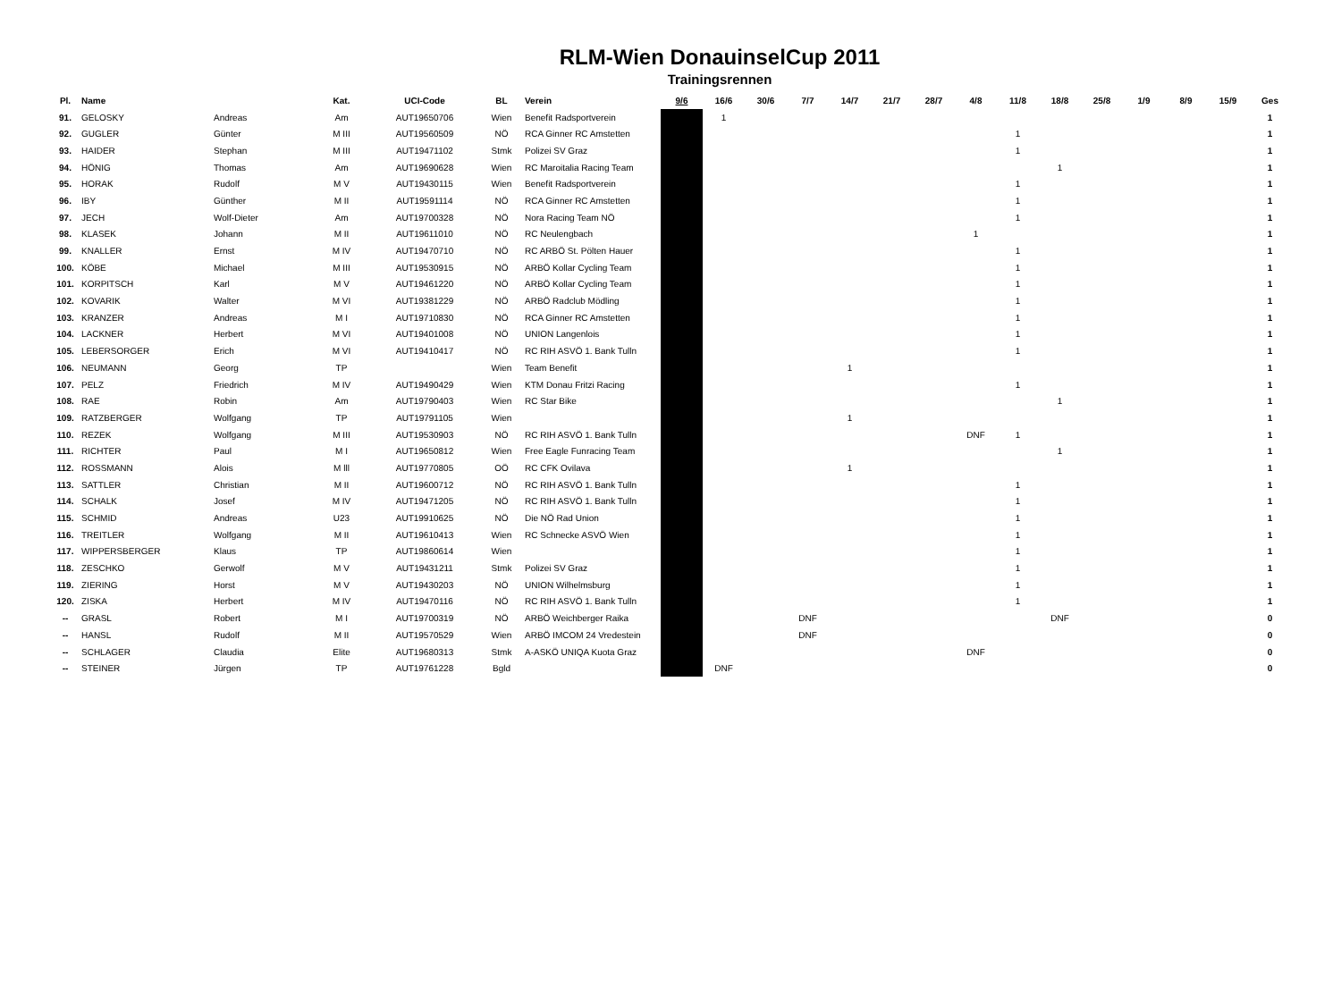RLM-Wien DonauinselCup 2011
Trainingsrennen
| Pl. | Name | | Kat. | UCI-Code | BL | Verein | 9/6 | 16/6 | 30/6 | 7/7 | 14/7 | 21/7 | 28/7 | 4/8 | 11/8 | 18/8 | 25/8 | 1/9 | 8/9 | 15/9 | Ges |
| --- | --- | --- | --- | --- | --- | --- | --- | --- | --- | --- | --- | --- | --- | --- | --- | --- | --- | --- | --- | --- | --- |
| 91. | GELOSKY | Andreas | Am | AUT19650706 | Wien | Benefit Radsportverein | | 1 | | | | | | | | | | | | | 1 |
| 92. | GUGLER | Günter | M III | AUT19560509 | NÖ | RCA Ginner RC Amstetten | | | | | | | | | 1 | | | | | | 1 |
| 93. | HAIDER | Stephan | M III | AUT19471102 | Stmk | Polizei SV Graz | | | | | | | | | 1 | | | | | | 1 |
| 94. | HÖNIG | Thomas | Am | AUT19690628 | Wien | RC Maroitalia Racing Team | | | | | | | | | | 1 | | | | | 1 |
| 95. | HORAK | Rudolf | M V | AUT19430115 | Wien | Benefit Radsportverein | | | | | | | | | 1 | | | | | | 1 |
| 96. | IBY | Günther | M II | AUT19591114 | NÖ | RCA Ginner RC Amstetten | | | | | | | | | 1 | | | | | | 1 |
| 97. | JECH | Wolf-Dieter | Am | AUT19700328 | NÖ | Nora Racing Team NÖ | | | | | | | | | 1 | | | | | | 1 |
| 98. | KLASEK | Johann | M II | AUT19611010 | NÖ | RC Neulengbach | | | | | | | | 1 | | | | | | | 1 |
| 99. | KNALLER | Ernst | M IV | AUT19470710 | NÖ | RC ARBÖ St. Pölten Hauer | | | | | | | | | 1 | | | | | | 1 |
| 100. | KÖBE | Michael | M III | AUT19530915 | NÖ | ARBÖ Kollar Cycling Team | | | | | | | | | 1 | | | | | | 1 |
| 101. | KORPITSCH | Karl | M V | AUT19461220 | NÖ | ARBÖ Kollar Cycling Team | | | | | | | | | 1 | | | | | | 1 |
| 102. | KOVARIK | Walter | M VI | AUT19381229 | NÖ | ARBÖ Radclub Mödling | | | | | | | | | 1 | | | | | | 1 |
| 103. | KRANZER | Andreas | M I | AUT19710830 | NÖ | RCA Ginner RC Amstetten | | | | | | | | | 1 | | | | | | 1 |
| 104. | LACKNER | Herbert | M VI | AUT19401008 | NÖ | UNION Langenlois | | | | | | | | | 1 | | | | | | 1 |
| 105. | LEBERSORGER | Erich | M VI | AUT19410417 | NÖ | RC RIH ASVÖ 1. Bank Tulln | | | | | | | | | 1 | | | | | | 1 |
| 106. | NEUMANN | Georg | TP | | Wien | Team Benefit | | | | | 1 | | | | | | | | | | 1 |
| 107. | PELZ | Friedrich | M IV | AUT19490429 | Wien | KTM Donau Fritzi Racing | | | | | | | | | 1 | | | | | | 1 |
| 108. | RAE | Robin | Am | AUT19790403 | Wien | RC Star Bike | | | | | | | | | | 1 | | | | | 1 |
| 109. | RATZBERGER | Wolfgang | TP | AUT19791105 | Wien | | | | | | 1 | | | | | | | | | | 1 |
| 110. | REZEK | Wolfgang | M III | AUT19530903 | NÖ | RC RIH ASVÖ 1. Bank Tulln | | | | | | | | DNF | 1 | | | | | | 1 |
| 111. | RICHTER | Paul | M I | AUT19650812 | Wien | Free Eagle Funracing Team | | | | | | | | | | 1 | | | | | 1 |
| 112. | ROSSMANN | Alois | M lll | AUT19770805 | OÖ | RC CFK Ovilava | | | | | 1 | | | | | | | | | | 1 |
| 113. | SATTLER | Christian | M II | AUT19600712 | NÖ | RC RIH ASVÖ 1. Bank Tulln | | | | | | | | | 1 | | | | | | 1 |
| 114. | SCHALK | Josef | M IV | AUT19471205 | NÖ | RC RIH ASVÖ 1. Bank Tulln | | | | | | | | | 1 | | | | | | 1 |
| 115. | SCHMID | Andreas | U23 | AUT19910625 | NÖ | Die NÖ Rad Union | | | | | | | | | 1 | | | | | | 1 |
| 116. | TREITLER | Wolfgang | M II | AUT19610413 | Wien | RC Schnecke ASVÖ Wien | | | | | | | | | 1 | | | | | | 1 |
| 117. | WIPPERSBERGER | Klaus | TP | AUT19860614 | Wien | | | | | | | | | | 1 | | | | | | 1 |
| 118. | ZESCHKO | Gerwolf | M V | AUT19431211 | Stmk | Polizei SV Graz | | | | | | | | | 1 | | | | | | 1 |
| 119. | ZIERING | Horst | M V | AUT19430203 | NÖ | UNION Wilhelmsburg | | | | | | | | | 1 | | | | | | 1 |
| 120. | ZISKA | Herbert | M IV | AUT19470116 | NÖ | RC RIH ASVÖ 1. Bank Tulln | | | | | | | | | 1 | | | | | | 1 |
| -- | GRASL | Robert | M I | AUT19700319 | NÖ | ARBÖ Weichberger Raika | | | | DNF | | | | | | DNF | | | | | 0 |
| -- | HANSL | Rudolf | M II | AUT19570529 | Wien | ARBÖ IMCOM 24 Vredestein | | | | DNF | | | | | | | | | | | 0 |
| -- | SCHLAGER | Claudia | Elite | AUT19680313 | Stmk | A-ASKÖ UNIQA Kuota Graz | | | | | | | | DNF | | | | | | | 0 |
| -- | STEINER | Jürgen | TP | AUT19761228 | Bgld | | | DNF | | | | | | | | | | | | | 0 |